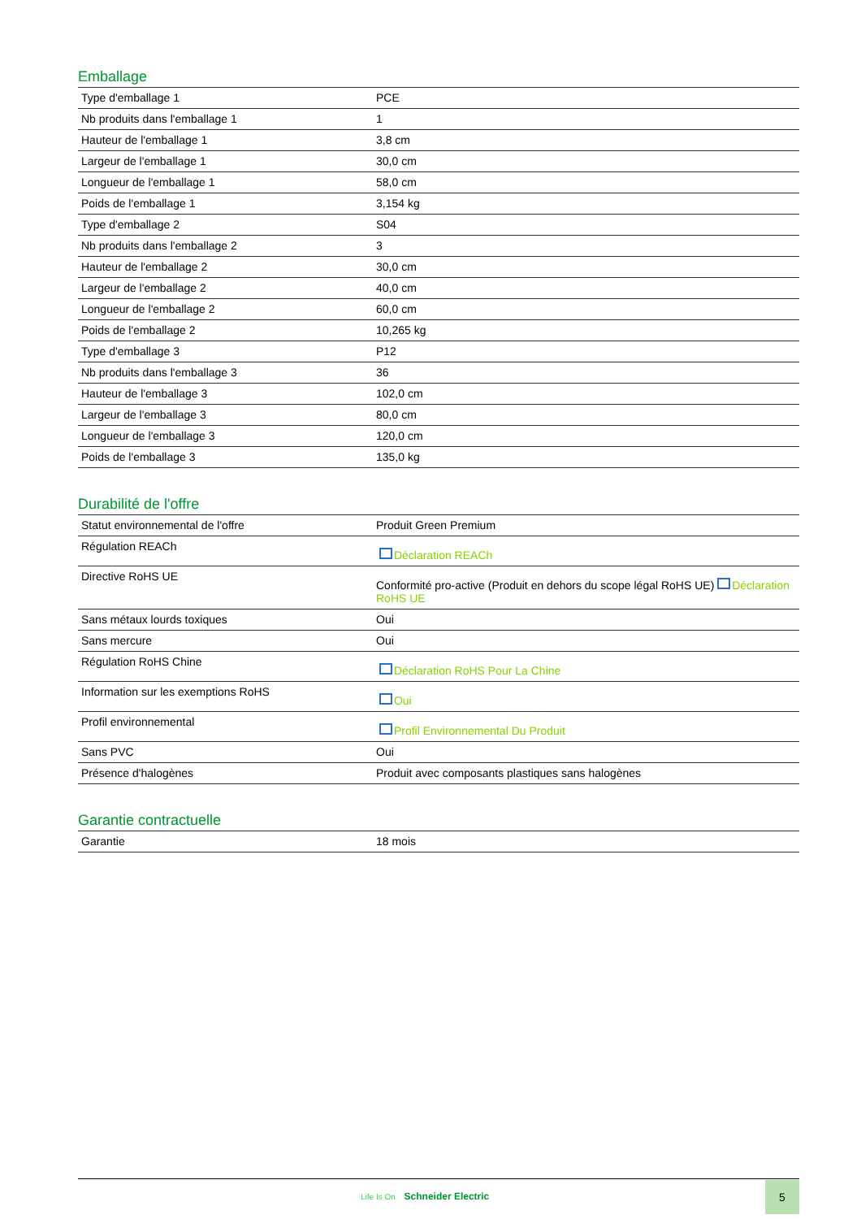Emballage
| Type d'emballage 1 | PCE |
| Nb produits dans l'emballage 1 | 1 |
| Hauteur de l'emballage 1 | 3,8 cm |
| Largeur de l'emballage 1 | 30,0 cm |
| Longueur de l'emballage 1 | 58,0 cm |
| Poids de l'emballage 1 | 3,154 kg |
| Type d'emballage 2 | S04 |
| Nb produits dans l'emballage 2 | 3 |
| Hauteur de l'emballage 2 | 30,0 cm |
| Largeur de l'emballage 2 | 40,0 cm |
| Longueur de l'emballage 2 | 60,0 cm |
| Poids de l'emballage 2 | 10,265 kg |
| Type d'emballage 3 | P12 |
| Nb produits dans l'emballage 3 | 36 |
| Hauteur de l'emballage 3 | 102,0 cm |
| Largeur de l'emballage 3 | 80,0 cm |
| Longueur de l'emballage 3 | 120,0 cm |
| Poids de l'emballage 3 | 135,0 kg |
Durabilité de l'offre
| Statut environnemental de l'offre | Produit Green Premium |
| Régulation REACh | Déclaration REACh |
| Directive RoHS UE | Conformité pro-active (Produit en dehors du scope légal RoHS UE) Déclaration RoHS UE |
| Sans métaux lourds toxiques | Oui |
| Sans mercure | Oui |
| Régulation RoHS Chine | Déclaration RoHS Pour La Chine |
| Information sur les exemptions RoHS | Oui |
| Profil environnemental | Profil Environnemental Du Produit |
| Sans PVC | Oui |
| Présence d'halogènes | Produit avec composants plastiques sans halogènes |
Garantie contractuelle
| Garantie | 18 mois |
Life Is On Schneider Electric
5